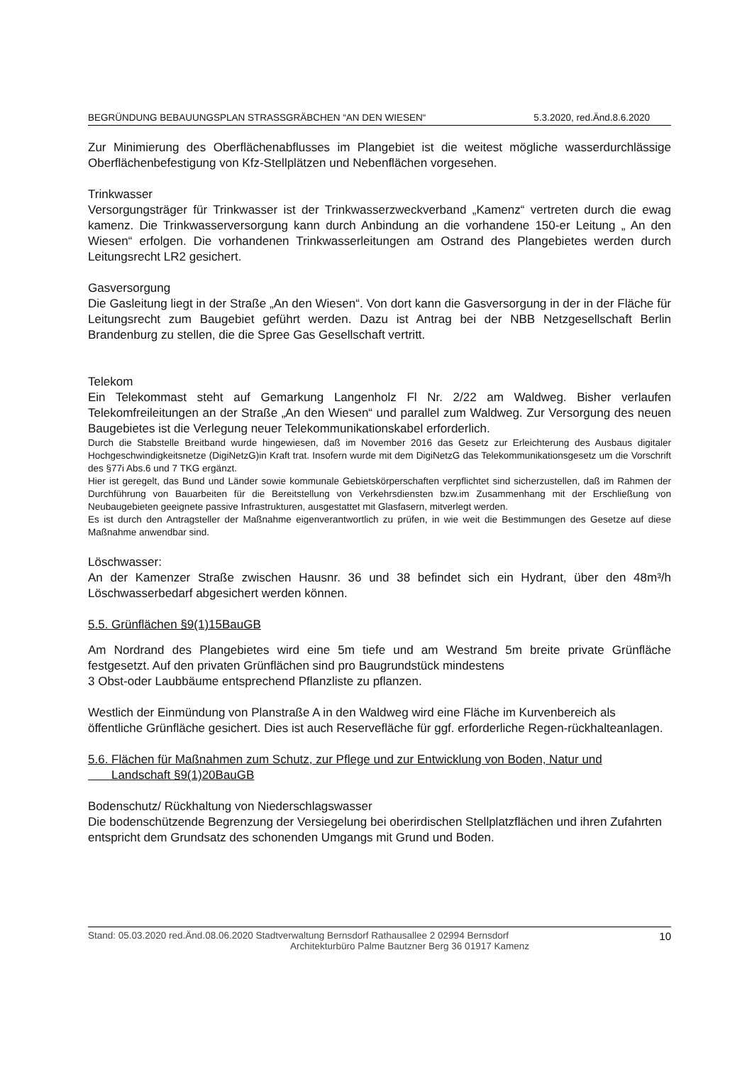BEGRÜNDUNG BEBAUUNGSPLAN STRASSGRÄBCHEN “AN DEN WIESEN“5.3.2020, red.Änd.8.6.2020
Zur Minimierung des Oberflächenabflusses im Plangebiet ist die weitest mögliche wasserdurchlässige Oberflächenbefestigung von Kfz-Stellplätzen und Nebenflächen vorgesehen.
Trinkwasser
Versorgungsträger für Trinkwasser ist der Trinkwasserzweckverband „Kamenz“ vertreten durch die ewag kamenz. Die Trinkwasserversorgung kann durch Anbindung an die vorhandene 150-er Leitung „ An den Wiesen“ erfolgen. Die vorhandenen Trinkwasserleitungen am Ostrand des Plangebietes werden durch Leitungsrecht LR2 gesichert.
Gasversorgung
Die Gasleitung liegt in der Straße „An den Wiesen“. Von dort kann die Gasversorgung in der in der Fläche für Leitungsrecht zum Baugebiet geführt werden. Dazu ist Antrag bei der NBB Netzgesellschaft Berlin Brandenburg zu stellen, die die Spree Gas Gesellschaft vertritt.
Telekom
Ein Telekommast steht auf Gemarkung Langenholz Fl Nr. 2/22 am Waldweg. Bisher verlaufen Telekomfreileitungen an der Straße „An den Wiesen“ und parallel zum Waldweg. Zur Versorgung des neuen Baugebietes ist die Verlegung neuer Telekommunikationskabel erforderlich.
Durch die Stabstelle Breitband wurde hingewiesen, daß im November 2016 das Gesetz zur Erleichterung des Ausbaus digitaler Hochgeschwindigkeitsnetze (DigiNetzG)in Kraft trat. Insofern wurde mit dem DigiNetzG das Telekommunikationsgesetz um die Vorschrift des §77i Abs.6 und 7 TKG ergänzt.
Hier ist geregelt, das Bund und Länder sowie kommunale Gebietskörperschaften verpflichtet sind sicherzustellen, daß im Rahmen der Durchführung von Bauarbeiten für die Bereitstellung von Verkehrsdiensten bzw.im Zusammenhang mit der Erschließung von Neubaugebieten geeignete passive Infrastrukturen, ausgestattet mit Glasfasern, mitverlegt werden.
Es ist durch den Antragsteller der Maßnahme eigenverantwortlich zu prüfen, in wie weit die Bestimmungen des Gesetze auf diese Maßnahme anwendbar sind.
Löschwasser:
An der Kamenzer Straße zwischen Hausnr. 36 und 38 befindet sich ein Hydrant, über den 48m³/h Löschwasserbedarf abgesichert werden können.
5.5. Grünflächen §9(1)15BauGB
Am Nordrand des Plangebietes wird eine 5m tiefe und am Westrand 5m breite private Grünfläche festgesetzt. Auf den privaten Grünflächen sind pro Baugrundstück mindestens
3 Obst-oder Laubbäume entsprechend Pflanzliste zu pflanzen.
Westlich der Einmündung von Planstraße A in den Waldweg wird eine Fläche im Kurvenbereich als öffentliche Grünfläche gesichert. Dies ist auch Reservefläche für ggf. erforderliche Regen-rückhalteanlagen.
5.6. Flächen für Maßnahmen zum Schutz, zur Pflege und zur Entwicklung von Boden, Natur und
Landschaft §9(1)20BauGB
Bodenschutz/ Rückhaltung von Niederschlagswasser
Die bodenschützende Begrenzung der Versiegelung bei oberirdischen Stellplatzflächen und ihren Zufahrten entspricht dem Grundsatz des schonenden Umgangs mit Grund und Boden.
Stand: 05.03.2020 red.Änd.08.06.2020 Stadtverwaltung Bernsdorf Rathausallee 2 02994 Bernsdorf
Architekturbüro Palme Bautzner Berg 36 01917 Kamenz 10